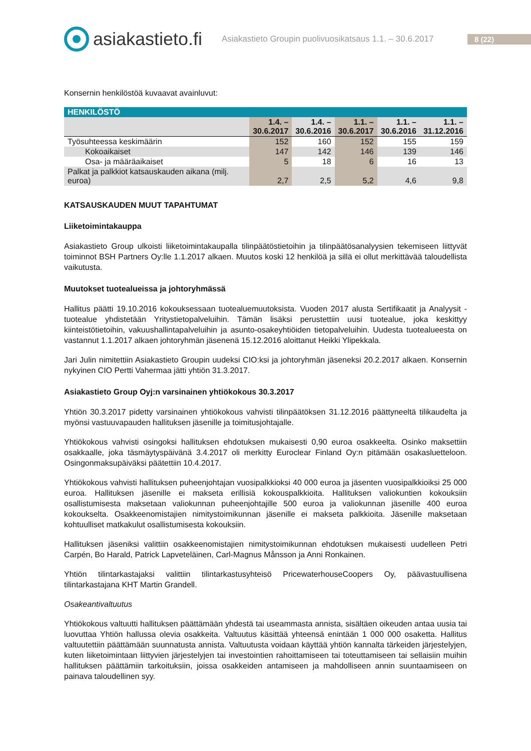asiakastieto.fi
Asiakastieto Groupin puolivuosikatsaus 1.1. – 30.6.2017
8 (22)
Konsernin henkilöstöä kuvaavat avainluvut:
| HENKILÖSTÖ | | | | | |
| --- | --- | --- | --- | --- | --- |
| | 1.4. – 30.6.2017 | 1.4. – 30.6.2016 | 1.1. – 30.6.2017 | 1.1. – 30.6.2016 | 1.1. – 31.12.2016 |
| Työsuhteessa keskimäärin | 152 | 160 | 152 | 155 | 159 |
| Kokoaikaiset | 147 | 142 | 146 | 139 | 146 |
| Osa- ja määräaikaiset | 5 | 18 | 6 | 16 | 13 |
| Palkat ja palkkiot katsauskauden aikana (milj. euroa) | 2,7 | 2,5 | 5,2 | 4,6 | 9,8 |
KATSAUSKAUDEN MUUT TAPAHTUMAT
Liiketoimintakauppa
Asiakastieto Group ulkoisti liiketoimintakaupalla tilinpäätöstietoihin ja tilinpäätösanalyysien tekemiseen liittyvät toiminnot BSH Partners Oy:lle 1.1.2017 alkaen. Muutos koski 12 henkilöä ja sillä ei ollut merkittävää taloudellista vaikutusta.
Muutokset tuotealueissa ja johtoryhmässä
Hallitus päätti 19.10.2016 kokouksessaan tuotealuemuutoksista. Vuoden 2017 alusta Sertifikaatit ja Analyysit -tuotealue yhdistetään Yritystietopalveluihin. Tämän lisäksi perustettiin uusi tuotealue, joka keskittyy kiinteistötietoihin, vakuushallintapalveluihin ja asunto-osakeyhtiöiden tietopalveluihin. Uudesta tuotealueesta on vastannut 1.1.2017 alkaen johtoryhmän jäsenenä 15.12.2016 aloittanut Heikki Ylipekkala.
Jari Julin nimitettiin Asiakastieto Groupin uudeksi CIO:ksi ja johtoryhmän jäseneksi 20.2.2017 alkaen. Konsernin nykyinen CIO Pertti Vahermaa jätti yhtiön 31.3.2017.
Asiakastieto Group Oyj:n varsinainen yhtiökokous 30.3.2017
Yhtiön 30.3.2017 pidetty varsinainen yhtiökokous vahvisti tilinpäätöksen 31.12.2016 päättyneeltä tilikaudelta ja myönsi vastuuvapauden hallituksen jäsenille ja toimitusjohtajalle.
Yhtiökokous vahvisti osingoksi hallituksen ehdotuksen mukaisesti 0,90 euroa osakkeelta. Osinko maksettiin osakkaalle, joka täsmäytyspäivänä 3.4.2017 oli merkitty Euroclear Finland Oy:n pitämään osakasluetteloon. Osingonmaksupäiväksi päätettiin 10.4.2017.
Yhtiökokous vahvisti hallituksen puheenjohtajan vuosipalkkioksi 40 000 euroa ja jäsenten vuosipalkkioiksi 25 000 euroa. Hallituksen jäsenille ei makseta erillisiä kokouspalkkioita. Hallituksen valiokuntien kokouksiin osallistumisesta maksetaan valiokunnan puheenjohtajille 500 euroa ja valiokunnan jäsenille 400 euroa kokoukselta. Osakkeenomistajien nimitystoimikunnan jäsenille ei makseta palkkioita. Jäsenille maksetaan kohtuulliset matkakulut osallistumisesta kokouksiin.
Hallituksen jäseniksi valittiin osakkeenomistajien nimitystoimikunnan ehdotuksen mukaisesti uudelleen Petri Carpén, Bo Harald, Patrick Lapveteläinen, Carl-Magnus Månsson ja Anni Ronkainen.
Yhtiön tilintarkastajaksi valittiin tilintarkastusyhteisö PricewaterhouseCoopers Oy, päävastuullisena tilintarkastajana KHT Martin Grandell.
Osakeantivaltuutus
Yhtiökokous valtuutti hallituksen päättämään yhdestä tai useammasta annista, sisältäen oikeuden antaa uusia tai luovuttaa Yhtiön hallussa olevia osakkeita. Valtuutus käsittää yhteensä enintään 1 000 000 osaketta. Hallitus valtuutettiin päättämään suunnatusta annista. Valtuutusta voidaan käyttää yhtiön kannalta tärkeiden järjestelyjen, kuten liiketoimintaan liittyvien järjestelyjen tai investointien rahoittamiseen tai toteuttamiseen tai sellaisiin muihin hallituksen päättämiin tarkoituksiin, joissa osakkeiden antamiseen ja mahdolliseen annin suuntaamiseen on painava taloudellinen syy.